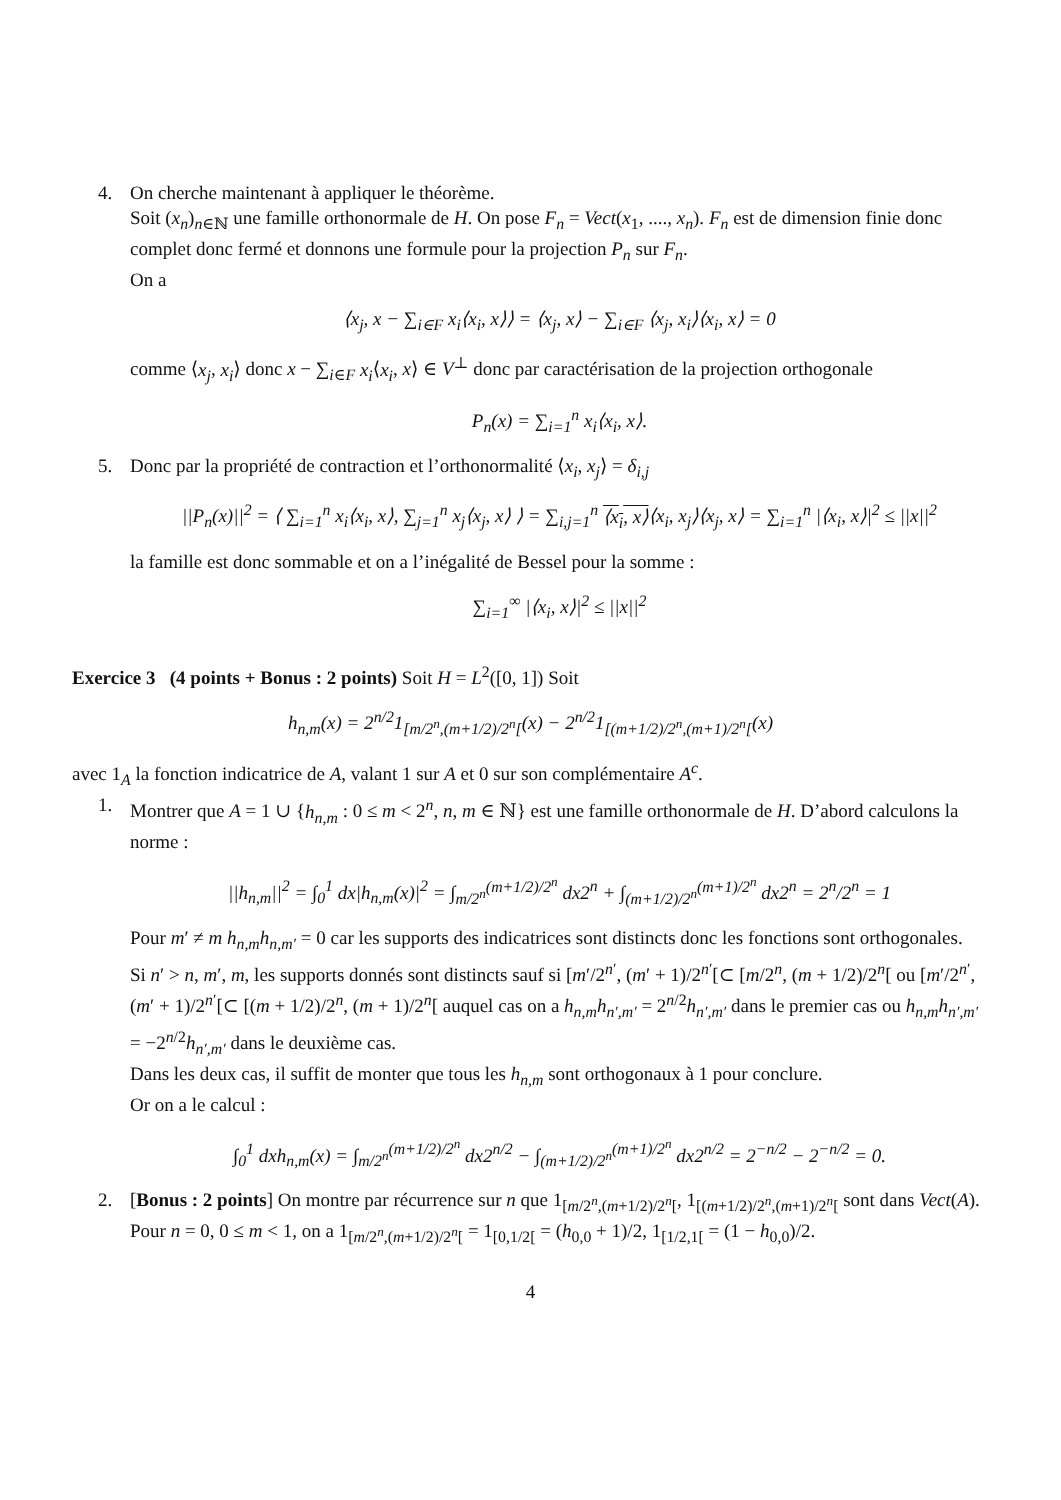4.
On cherche maintenant à appliquer le théorème.
Soit (x<sub>n</sub>)<sub>n∈ℕ</sub> une famille orthonormale de H. On pose F<sub>n</sub> = Vect(x<sub>1</sub>, ...., x<sub>n</sub>). F<sub>n</sub> est de dimension finie donc complet donc fermé et donnons une formule pour la projection P<sub>n</sub> sur F<sub>n</sub>.
On a
⟨x<sub>j</sub>, x − ∑<sub>i∈F</sub> x<sub>i</sub>⟨x<sub>i</sub>, x⟩⟩ = ⟨x<sub>j</sub>, x⟩ − ∑<sub>i∈F</sub> ⟨x<sub>j</sub>, x<sub>i</sub>⟩⟨x<sub>i</sub>, x⟩ = 0
comme ⟨x<sub>j</sub>, x<sub>i</sub>⟩ donc x − ∑<sub>i∈F</sub> x<sub>i</sub>⟨x<sub>i</sub>, x⟩ ∈ V<sup>⊥</sup> donc par caractérisation de la projection orthogonale
P<sub>n</sub>(x) = ∑<sub>i=1</sub><sup>n</sup> x<sub>i</sub>⟨x<sub>i</sub>, x⟩.
5.
Donc par la propriété de contraction et l’orthonormalité ⟨x<sub>i</sub>, x<sub>j</sub>⟩ = δ<sub>i,j</sub>
||P<sub>n</sub>(x)||<sup>2</sup> = ⟨ ∑<sub>i=1</sub><sup>n</sup> x<sub>i</sub>⟨x<sub>i</sub>, x⟩, ∑<sub>j=1</sub><sup>n</sup> x<sub>j</sub>⟨x<sub>j</sub>, x⟩ ⟩ = ∑<sub>i,j=1</sub><sup>n</sup> ⟨x<sub>i</sub>, x⟩⟨x<sub>i</sub>, x<sub>j</sub>⟩⟨x<sub>j</sub>, x⟩ = ∑<sub>i=1</sub><sup>n</sup> |⟨x<sub>i</sub>, x⟩|<sup>2</sup> ≤ ||x||<sup>2</sup>
la famille est donc sommable et on a l’inégalité de Bessel pour la somme :
∑<sub>i=1</sub><sup>∞</sup> |⟨x<sub>i</sub>, x⟩|<sup>2</sup> ≤ ||x||<sup>2</sup>
Exercice 3 (4 points + Bonus : 2 points) Soit H = L<sup>2</sup>([0, 1]) Soit
h<sub>n,m</sub>(x) = 2<sup>n/2</sup>1<sub>[m/2<sup>n</sup>,(m+1/2)/2<sup>n</sup>[</sub>(x) − 2<sup>n/2</sup>1<sub>[(m+1/2)/2<sup>n</sup>,(m+1)/2<sup>n</sup>[</sub>(x)
avec 1<sub>A</sub> la fonction indicatrice de A, valant 1 sur A et 0 sur son complémentaire A<sup>c</sup>.
1.
Montrer que A = 1 ∪ {h<sub>n,m</sub> : 0 ≤ m < 2<sup>n</sup>, n, m ∈ ℕ} est une famille orthonormale de H. D’abord calculons la norme :
||h<sub>n,m</sub>||<sup>2</sup> = ∫<sub>0</sub><sup>1</sup> dx|h<sub>n,m</sub>(x)|<sup>2</sup> = ∫<sub>m/2<sup>n</sup></sub><sup>(m+1/2)/2<sup>n</sup></sup> dx2<sup>n</sup> + ∫<sub>(m+1/2)/2<sup>n</sup></sub><sup>(m+1)/2<sup>n</sup></sup> dx2<sup>n</sup> = 2<sup>n</sup>/2<sup>n</sup> = 1
Pour m′ ≠ m h<sub>n,m</sub>h<sub>n,m′</sub> = 0 car les supports des indicatrices sont distincts donc les fonctions sont orthogonales.
Si n′ > n, m′, m, les supports donnés sont distincts sauf si [m′/2<sup>n′</sup>, (m′ + 1)/2<sup>n′</sup>[⊂ [m/2<sup>n</sup>, (m + 1/2)/2<sup>n</sup>[ ou [m′/2<sup>n′</sup>, (m′ + 1)/2<sup>n′</sup>[⊂ [(m + 1/2)/2<sup>n</sup>, (m + 1)/2<sup>n</sup>[ auquel cas on a h<sub>n,m</sub>h<sub>n′,m′</sub> = 2<sup>n/2</sup>h<sub>n′,m′</sub> dans le premier cas ou h<sub>n,m</sub>h<sub>n′,m′</sub> = −2<sup>n/2</sup>h<sub>n′,m′</sub> dans le deuxième cas.
Dans les deux cas, il suffit de monter que tous les h<sub>n,m</sub> sont orthogonaux à 1 pour conclure.
Or on a le calcul :
∫<sub>0</sub><sup>1</sup> dxh<sub>n,m</sub>(x) = ∫<sub>m/2<sup>n</sup></sub><sup>(m+1/2)/2<sup>n</sup></sup> dx2<sup>n/2</sup> − ∫<sub>(m+1/2)/2<sup>n</sup></sub><sup>(m+1)/2<sup>n</sup></sup> dx2<sup>n/2</sup> = 2<sup>−n/2</sup> − 2<sup>−n/2</sup> = 0.
2.
[Bonus : 2 points] On montre par récurrence sur n que 1<sub>[m/2<sup>n</sup>,(m+1/2)/2<sup>n</sup>[</sub>, 1<sub>[(m+1/2)/2<sup>n</sup>,(m+1)/2<sup>n</sup>[</sub> sont dans Vect(A).
Pour n = 0, 0 ≤ m < 1, on a 1<sub>[m/2<sup>n</sup>,(m+1/2)/2<sup>n</sup>[</sub> = 1<sub>[0,1/2[</sub> = (h<sub>0,0</sub> + 1)/2, 1<sub>[1/2,1[</sub> = (1 − h<sub>0,0</sub>)/2.
4